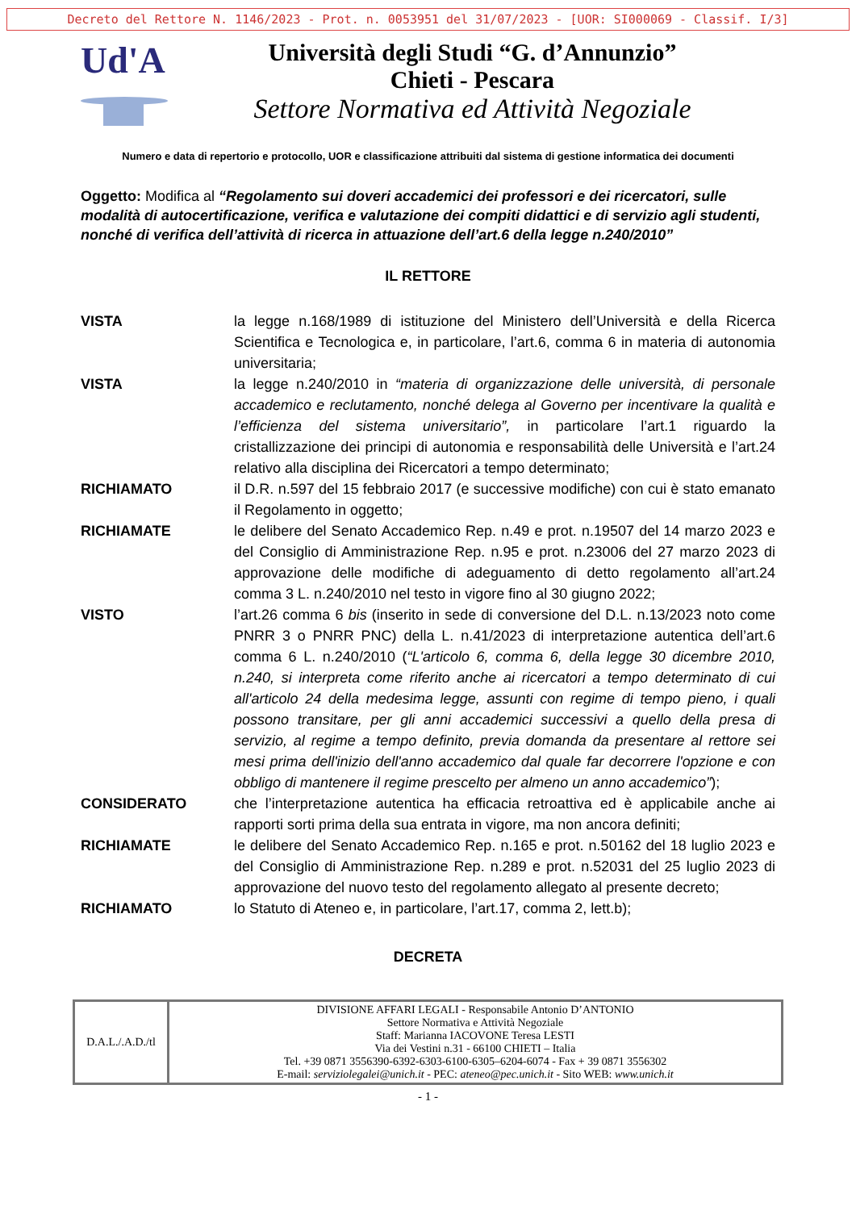Decreto del Rettore N. 1146/2023 - Prot. n. 0053951 del 31/07/2023 - [UOR: SI000069 - Classif. I/3]
Ud'A
Università degli Studi “G. d’Annunzio”
Chieti - Pescara
Settore Normativa ed Attività Negoziale
Numero e data di repertorio e protocollo, UOR e classificazione attribuiti dal sistema di gestione informatica dei documenti
Oggetto: Modifica al “Regolamento sui doveri accademici dei professori e dei ricercatori, sulle modalità di autocertificazione, verifica e valutazione dei compiti didattici e di servizio agli studenti, nonché di verifica dell’attività di ricerca in attuazione dell’art.6 della legge n.240/2010”
IL RETTORE
VISTA la legge n.168/1989 di istituzione del Ministero dell’Università e della Ricerca Scientifica e Tecnologica e, in particolare, l’art.6, comma 6 in materia di autonomia universitaria;
VISTA la legge n.240/2010 in “materia di organizzazione delle università, di personale accademico e reclutamento, nonché delega al Governo per incentivare la qualità e l’efficienza del sistema universitario”, in particolare l’art.1 riguardo la cristallizzazione dei principi di autonomia e responsabilità delle Università e l’art.24 relativo alla disciplina dei Ricercatori a tempo determinato;
RICHIAMATO il D.R. n.597 del 15 febbraio 2017 (e successive modifiche) con cui è stato emanato il Regolamento in oggetto;
RICHIAMATE le delibere del Senato Accademico Rep. n.49 e prot. n.19507 del 14 marzo 2023 e del Consiglio di Amministrazione Rep. n.95 e prot. n.23006 del 27 marzo 2023 di approvazione delle modifiche di adeguamento di detto regolamento all’art.24 comma 3 L. n.240/2010 nel testo in vigore fino al 30 giugno 2022;
VISTO l’art.26 comma 6 bis (inserito in sede di conversione del D.L. n.13/2023 noto come PNRR 3 o PNRR PNC) della L. n.41/2023 di interpretazione autentica dell’art.6 comma 6 L. n.240/2010 (“L'articolo 6, comma 6, della legge 30 dicembre 2010, n.240, si interpreta come riferito anche ai ricercatori a tempo determinato di cui all'articolo 24 della medesima legge, assunti con regime di tempo pieno, i quali possono transitare, per gli anni accademici successivi a quello della presa di servizio, al regime a tempo definito, previa domanda da presentare al rettore sei mesi prima dell'inizio dell'anno accademico dal quale far decorrere l'opzione e con obbligo di mantenere il regime prescelto per almeno un anno accademico”);
CONSIDERATO che l’interpretazione autentica ha efficacia retroattiva ed è applicabile anche ai rapporti sorti prima della sua entrata in vigore, ma non ancora definiti;
RICHIAMATE le delibere del Senato Accademico Rep. n.165 e prot. n.50162 del 18 luglio 2023 e del Consiglio di Amministrazione Rep. n.289 e prot. n.52031 del 25 luglio 2023 di approvazione del nuovo testo del regolamento allegato al presente decreto;
RICHIAMATO lo Statuto di Ateneo e, in particolare, l’art.17, comma 2, lett.b);
DECRETA
| D.A.L./.A.D./tl | DIVISIONE AFFARI LEGALI - Responsabile Antonio D’ANTONIO Settore Normativa e Attività Negoziale Staff: Marianna IACOVONE Teresa LESTI Via dei Vestini n.31 - 66100 CHIETI – Italia Tel. +39 0871 3556390-6392-6303-6100-6305–6204-6074 - Fax + 39 0871 3556302 E-mail: serviziolegalei@unich.it - PEC: ateneo@pec.unich.it - Sito WEB: www.unich.it |
- 1 -